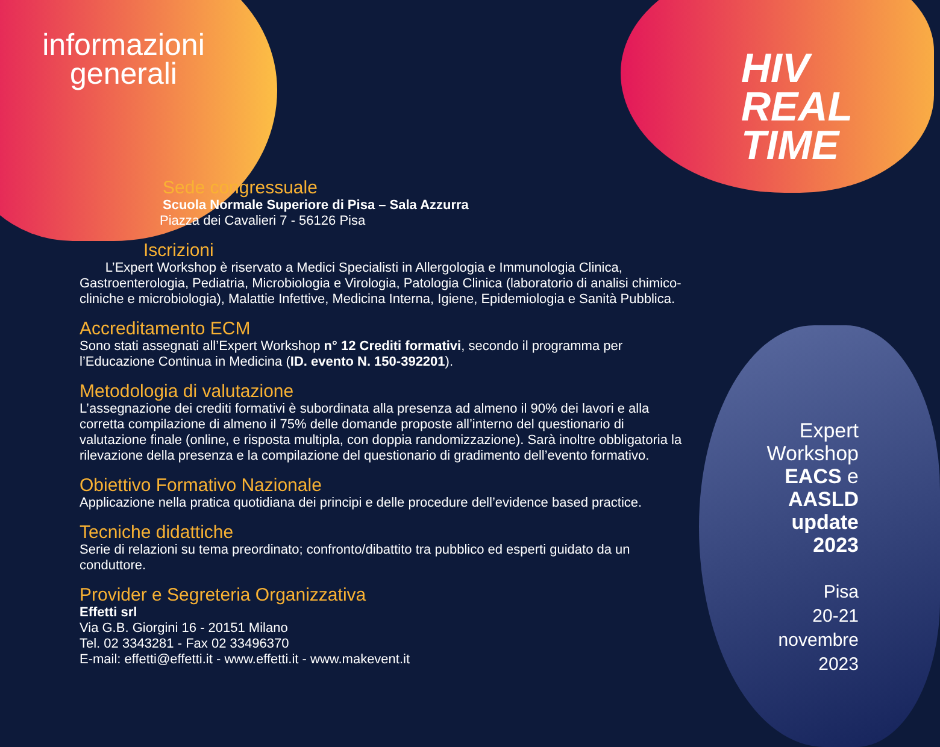informazioni generali
HIV
REAL
TIME
Sede congressuale
Scuola Normale Superiore di Pisa – Sala Azzurra
Piazza dei Cavalieri 7 - 56126 Pisa
Iscrizioni
L’Expert Workshop è riservato a Medici Specialisti in Allergologia e Immunologia Clinica, Gastroenterologia, Pediatria, Microbiologia e Virologia, Patologia Clinica (laboratorio di analisi chimico-cliniche e microbiologia), Malattie Infettive, Medicina Interna, Igiene, Epidemiologia e Sanità Pubblica.
Accreditamento ECM
Sono stati assegnati all’Expert Workshop n° 12 Crediti formativi, secondo il programma per l’Educazione Continua in Medicina (ID. evento N. 150-392201).
Metodologia di valutazione
L’assegnazione dei crediti formativi è subordinata alla presenza ad almeno il 90% dei lavori e alla corretta compilazione di almeno il 75% delle domande proposte all’interno del questionario di valutazione finale (online, e risposta multipla, con doppia randomizzazione). Sarà inoltre obbligatoria la rilevazione della presenza e la compilazione del questionario di gradimento dell’evento formativo.
Obiettivo Formativo Nazionale
Applicazione nella pratica quotidiana dei principi e delle procedure dell’evidence based practice.
Tecniche didattiche
Serie di relazioni su tema preordinato; confronto/dibattito tra pubblico ed esperti guidato da un conduttore.
Provider e Segreteria Organizzativa
Effetti srl
Via G.B. Giorgini 16 - 20151 Milano
Tel. 02 3343281 - Fax 02 33496370
E-mail: effetti@effetti.it - www.effetti.it - www.makevent.it
Expert
Workshop
EACS e
AASLD
update
2023
Pisa
20-21
novembre
2023